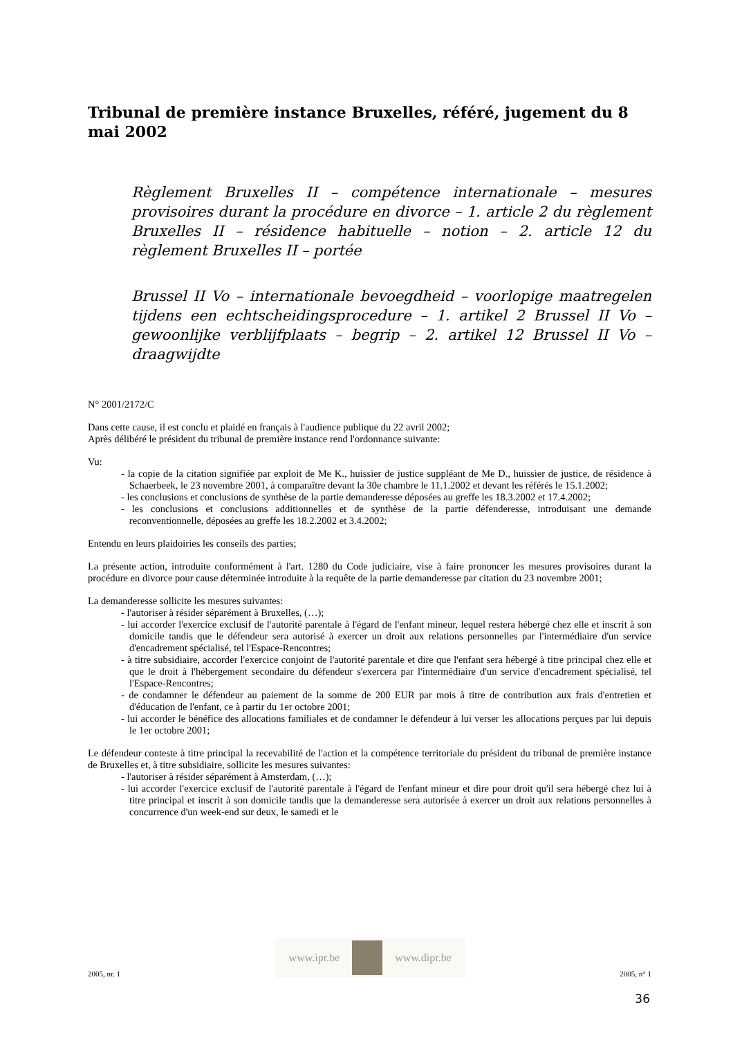Tribunal de première instance Bruxelles, référé, jugement du 8 mai 2002
Règlement Bruxelles II – compétence internationale – mesures provisoires durant la procédure en divorce – 1. article 2 du règlement Bruxelles II – résidence habituelle – notion – 2. article 12 du règlement Bruxelles II – portée
Brussel II Vo – internationale bevoegdheid – voorlopige maatregelen tijdens een echtscheidingsprocedure – 1. artikel 2 Brussel II Vo – gewoonlijke verblijfplaats – begrip – 2. artikel 12 Brussel II Vo – draagwijdte
N° 2001/2172/C
Dans cette cause, il est conclu et plaidé en français à l'audience publique du 22 avril 2002;
Après délibéré le président du tribunal de première instance rend l'ordonnance suivante:
Vu:
- la copie de la citation signifiée par exploit de Me K., huissier de justice suppléant de Me D., huissier de justice, de résidence à Schaerbeek, le 23 novembre 2001, à comparaître devant la 30e chambre le 11.1.2002 et devant les référés le 15.1.2002;
- les conclusions et conclusions de synthèse de la partie demanderesse déposées au greffe les 18.3.2002 et 17.4.2002;
- les conclusions et conclusions additionnelles et de synthèse de la partie défenderesse, introduisant une demande reconventionnelle, déposées au greffe les 18.2.2002 et 3.4.2002;
Entendu en leurs plaidoiries les conseils des parties;
La présente action, introduite conformément à l'art. 1280 du Code judiciaire, vise à faire prononcer les mesures provisoires durant la procédure en divorce pour cause déterminée introduite à la requête de la partie demanderesse par citation du 23 novembre 2001;
La demanderesse sollicite les mesures suivantes:
- l'autoriser à résider séparément à Bruxelles, (…);
- lui accorder l'exercice exclusif de l'autorité parentale à l'égard de l'enfant mineur, lequel restera hébergé chez elle et inscrit à son domicile tandis que le défendeur sera autorisé à exercer un droit aux relations personnelles par l'intermédiaire d'un service d'encadrement spécialisé, tel l'Espace-Rencontres;
- à titre subsidiaire, accorder l'exercice conjoint de l'autorité parentale et dire que l'enfant sera hébergé à titre principal chez elle et que le droit à l'hébergement secondaire du défendeur s'exercera par l'intermédiaire d'un service d'encadrement spécialisé, tel l'Espace-Rencontres;
- de condamner le défendeur au paiement de la somme de 200 EUR par mois à titre de contribution aux frais d'entretien et d'éducation de l'enfant, ce à partir du 1er octobre 2001;
- lui accorder le bénéfice des allocations familiales et de condamner le défendeur à lui verser les allocations perçues par lui depuis le 1er octobre 2001;
Le défendeur conteste à titre principal la recevabilité de l'action et la compétence territoriale du président du tribunal de première instance de Bruxelles et, à titre subsidiaire, sollicite les mesures suivantes:
- l'autoriser à résider séparément à Amsterdam, (…);
- lui accorder l'exercice exclusif de l'autorité parentale à l'égard de l'enfant mineur et dire pour droit qu'il sera hébergé chez lui à titre principal et inscrit à son domicile tandis que la demanderesse sera autorisée à exercer un droit aux relations personnelles à concurrence d'un week-end sur deux, le samedi et le
2005, nr. 1
www.ipr.be www.dipr.be
2005, n° 1
36